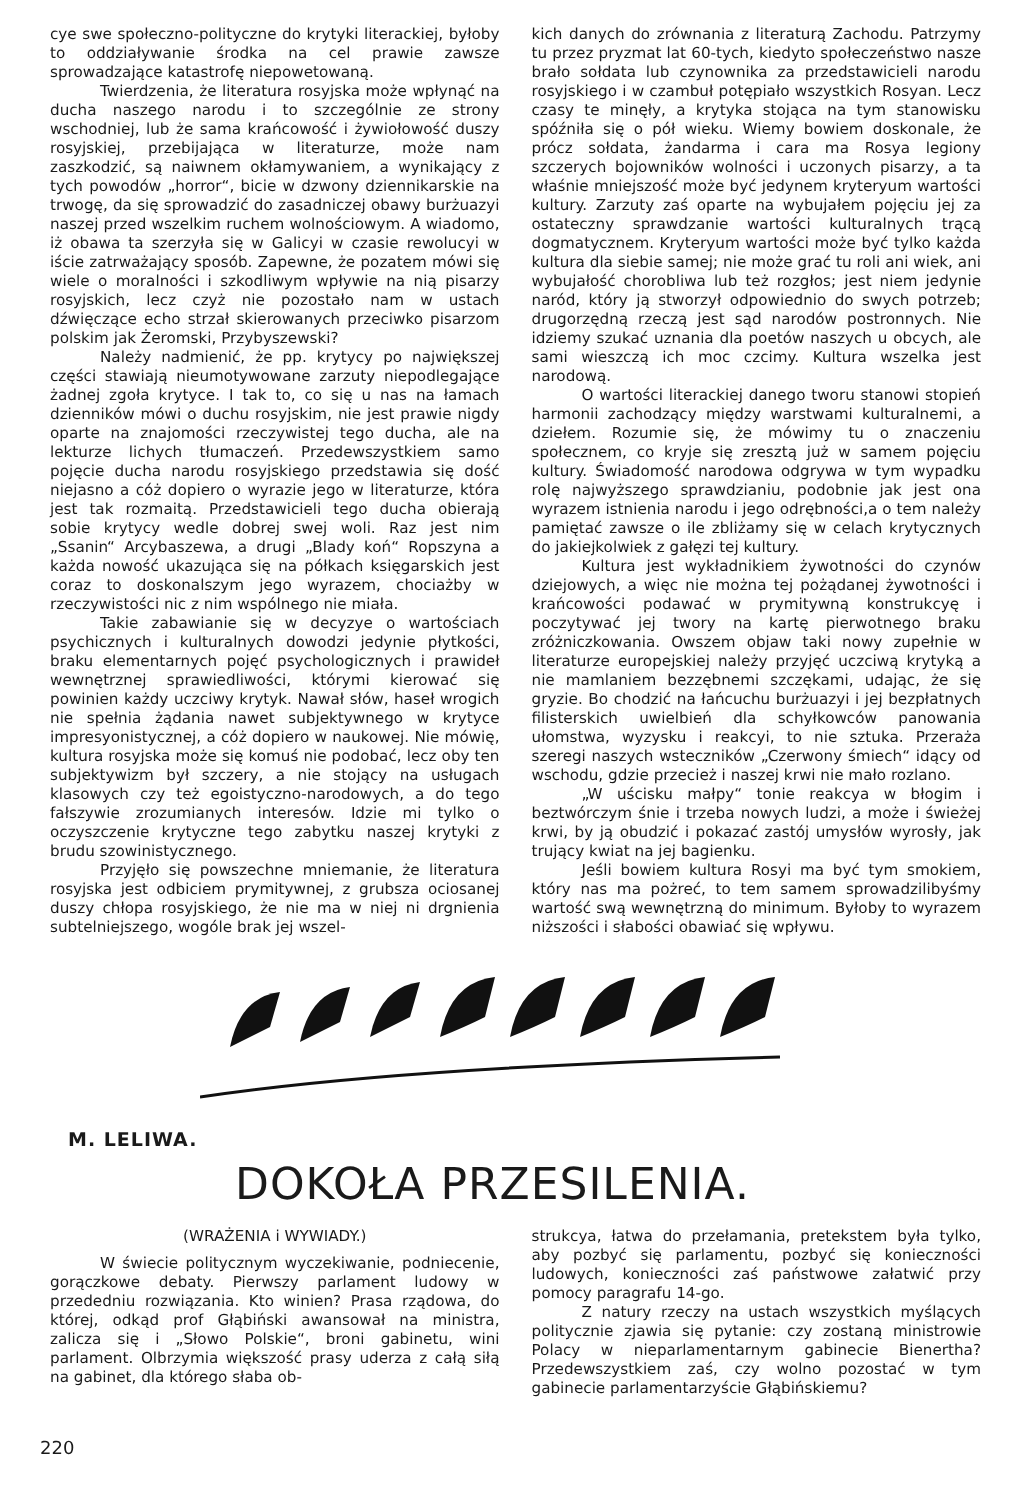cye swe społeczno-polityczne do krytyki literackiej, byłoby to oddziaływanie środka na cel prawie zawsze sprowadzające katastrofę niepowetowaną.
Twierdzenia, że literatura rosyjska może wpłynąć na ducha naszego narodu i to szczególnie ze strony wschodniej, lub że sama krańcowość i żywiołowość duszy rosyjskiej, przebijająca w literaturze, może nam zaszkodzić, są naiwnem okłamywaniem, a wynikający z tych powodów „horror“, bicie w dzwony dziennikarskie na trwogę, da się sprowadzić do zasadniczej obawy burżuazyi naszej przed wszelkim ruchem wolnościowym. A wiadomo, iż obawa ta szerzyła się w Galicyi w czasie rewolucyi w iście zatrważający sposób. Zapewne, że pozatem mówi się wiele o moralności i szkodliwym wpływie na nią pisarzy rosyjskich, lecz czyż nie pozostało nam w ustach dźwięczące echo strzał skierowanych przeciwko pisarzom polskim jak Żeromski, Przybyszewski?
Należy nadmienić, że pp. krytycy po największej części stawiają nieumotywowane zarzuty niepodlegające żadnej zgoła krytyce. I tak to, co się u nas na łamach dzienników mówi o duchu rosyjskim, nie jest prawie nigdy oparte na znajomości rzeczywistej tego ducha, ale na lekturze lichych tłumaczeń. Przedewszystkiem samo pojęcie ducha narodu rosyjskiego przedstawia się dość niejasno a cóż dopiero o wyrazie jego w literaturze, która jest tak rozmaitą. Przedstawicieli tego ducha obierają sobie krytycy wedle dobrej swej woli. Raz jest nim „Ssanin“ Arcybaszewa, a drugi „Blady koń“ Ropszyna a każda nowość ukazująca się na półkach księgarskich jest coraz to doskonalszym jego wyrazem, chociażby w rzeczywistości nic z nim wspólnego nie miała.
Takie zabawianie się w decyzye o wartościach psychicznych i kulturalnych dowodzi jedynie płytkości, braku elementarnych pojęć psychologicznych i prawideł wewnętrznej sprawiedliwości, którymi kierować się powinien każdy uczciwy krytyk. Nawał słów, haseł wrogich nie spełnia żądania nawet subjektywnego w krytyce impresyonistycznej, a cóż dopiero w naukowej. Nie mówię, kultura rosyjska może się komuś nie podobać, lecz oby ten subjektywizm był szczery, a nie stojący na usługach klasowych czy też egoistyczno-narodowych, a do tego fałszywie zrozumianych interesów. Idzie mi tylko o oczyszczenie krytyczne tego zabytku naszej krytyki z brudu szowinistycznego.
Przyjęło się powszechne mniemanie, że literatura rosyjska jest odbiciem prymitywnej, z grubsza ociosanej duszy chłopa rosyjskiego, że nie ma w niej ni drgnienia subtelniejszego, wogóle brak jej wszel-
kich danych do zrównania z literaturą Zachodu. Patrzymy tu przez pryzmat lat 60-tych, kiedyto społeczeństwo nasze brało sołdata lub czynownika za przedstawicieli narodu rosyjskiego i w czambuł potępiało wszystkich Rosyan. Lecz czasy te minęły, a krytyka stojąca na tym stanowisku spóźniła się o pół wieku. Wiemy bowiem doskonale, że prócz sołdata, żandarma i cara ma Rosya legiony szczerych bojowników wolności i uczonych pisarzy, a ta właśnie mniejszość może być jedynem kryteryum wartości kultury. Zarzuty zaś oparte na wybujałem pojęciu jej za ostateczny sprawdzanie wartości kulturalnych trącą dogmatycznem. Kryteryum wartości może być tylko każda kultura dla siebie samej; nie może grać tu roli ani wiek, ani wybujałość chorobliwa lub też rozgłos; jest niem jedynie naród, który ją stworzył odpowiednio do swych potrzeb; drugorzędną rzeczą jest sąd narodów postronnych. Nie idziemy szukać uznania dla poetów naszych u obcych, ale sami wieszczą ich moc czcimy. Kultura wszelka jest narodową.
O wartości literackiej danego tworu stanowi stopień harmonii zachodzący między warstwami kulturalnemi, a dziełem. Rozumie się, że mówimy tu o znaczeniu społecznem, co kryje się zresztą już w samem pojęciu kultury. Świadomość narodowa odgrywa w tym wypadku rolę najwyższego sprawdzianiu, podobnie jak jest ona wyrazem istnienia narodu i jego odrębności,a o tem należy pamiętać zawsze o ile zbliżamy się w celach krytycznych do jakiejkolwiek z gałęzi tej kultury.
Kultura jest wykładnikiem żywotności do czynów dziejowych, a więc nie można tej pożądanej żywotności i krańcowości podawać w prymitywną konstrukcyę i poczytywać jej twory na kartę pierwotnego braku zróżniczkowania. Owszem objaw taki nowy zupełnie w literaturze europejskiej należy przyjęć uczciwą krytyką a nie mamlaniem bezzębnemi szczękami, udając, że się gryzie. Bo chodzić na łańcuchu burżuazyi i jej bezpłatnych filisterskich uwielbień dla schyłkowców panowania ułomstwa, wyzysku i reakcyi, to nie sztuka. Przeraża szeregi naszych wsteczników „Czerwony śmiech“ idący od wschodu, gdzie przecież i naszej krwi nie mało rozlano.
„W uścisku małpy“ tonie reakcya w błogim i beztwórczym śnie i trzeba nowych ludzi, a może i świeżej krwi, by ją obudzić i pokazać zastój umysłów wyrosły, jak trujący kwiat na jej bagienku.
Jeśli bowiem kultura Rosyi ma być tym smokiem, który nas ma pożreć, to tem samem sprowadzilibyśmy wartość swą wewnętrzną do minimum. Byłoby to wyrazem niższości i słabości obawiać się wpływu.
M. LELIWA.
DOKOŁA PRZESILENIA.
(WRAŻENIA i WYWIADY.)
W świecie politycznym wyczekiwanie, podniecenie, gorączkowe debaty. Pierwszy parlament ludowy w przededniu rozwiązania. Kto winien? Prasa rządowa, do której, odkąd prof Głąbiński awansował na ministra, zalicza się i „Słowo Polskie“, broni gabinetu, wini parlament. Olbrzymia większość prasy uderza z całą siłą na gabinet, dla którego słaba ob-
strukcya, łatwa do przełamania, pretekstem była tylko, aby pozbyć się parlamentu, pozbyć się konieczności ludowych, konieczności zaś państwowe załatwić przy pomocy paragrafu 14-go.
Z natury rzeczy na ustach wszystkich myślących politycznie zjawia się pytanie: czy zostaną ministrowie Polacy w nieparlamentarnym gabinecie Bienertha? Przedewszystkiem zaś, czy wolno pozostać w tym gabinecie parlamentarzyście Głąbińskiemu?
220